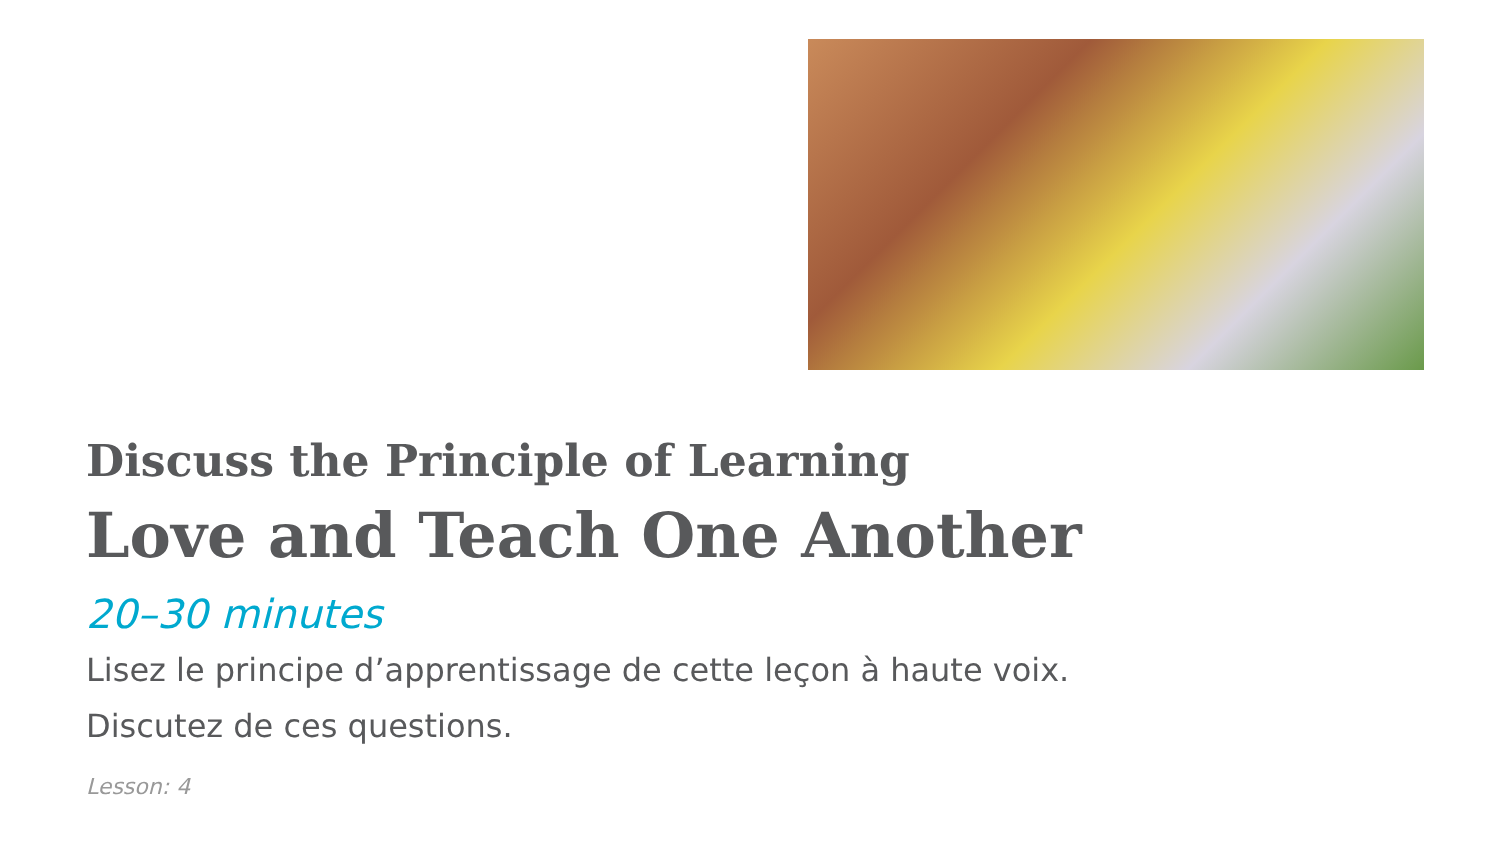Discuss the Principle of Learning
Love and Teach One Another
20–30 minutes
Lisez le principe d’apprentissage de cette leçon à haute voix.
Discutez de ces questions.
Lesson: 4